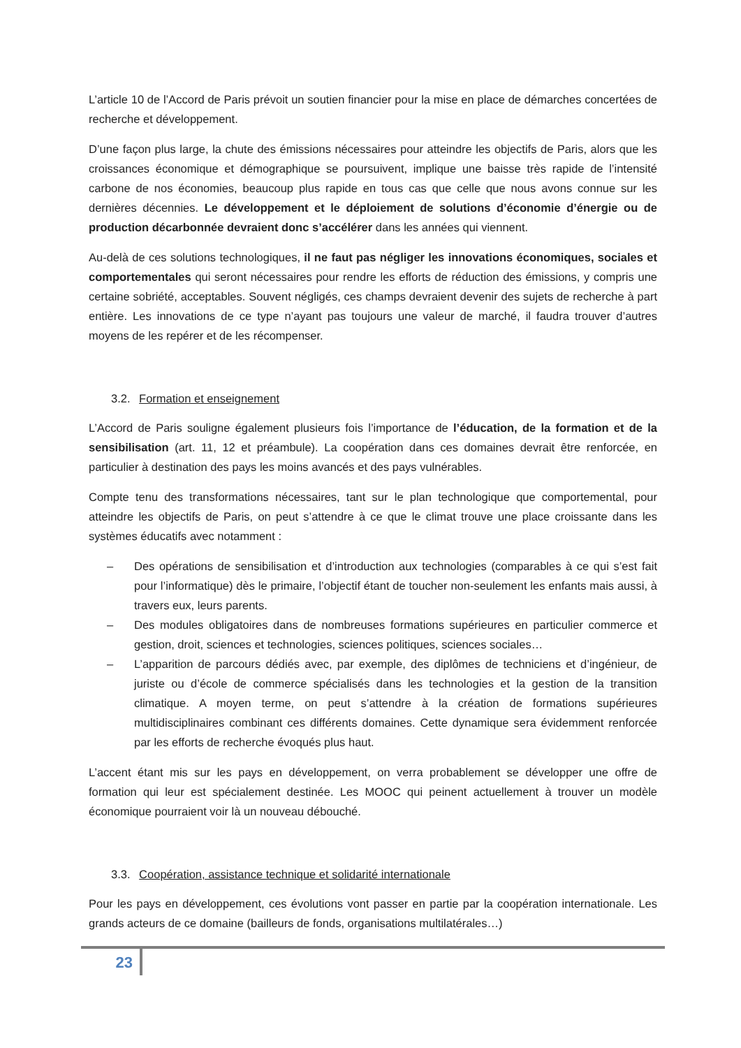L’article 10 de l’Accord de Paris prévoit un soutien financier pour la mise en place de démarches concertées de recherche et développement.
D’une façon plus large, la chute des émissions nécessaires pour atteindre les objectifs de Paris, alors que les croissances économique et démographique se poursuivent, implique une baisse très rapide de l’intensité carbone de nos économies, beaucoup plus rapide en tous cas que celle que nous avons connue sur les dernières décennies. Le développement et le déploiement de solutions d’économie d’énergie ou de production décarbonnée devraient donc s’accélérer dans les années qui viennent.
Au-delà de ces solutions technologiques, il ne faut pas négliger les innovations économiques, sociales et comportementales qui seront nécessaires pour rendre les efforts de réduction des émissions, y compris une certaine sobriété, acceptables. Souvent négligés, ces champs devraient devenir des sujets de recherche à part entière. Les innovations de ce type n’ayant pas toujours une valeur de marché, il faudra trouver d’autres moyens de les repérer et de les récompenser.
3.2. Formation et enseignement
L’Accord de Paris souligne également plusieurs fois l’importance de l’éducation, de la formation et de la sensibilisation (art. 11, 12 et préambule). La coopération dans ces domaines devrait être renforcée, en particulier à destination des pays les moins avancés et des pays vulnérables.
Compte tenu des transformations nécessaires, tant sur le plan technologique que comportemental, pour atteindre les objectifs de Paris, on peut s’attendre à ce que le climat trouve une place croissante dans les systèmes éducatifs avec notamment :
– Des opérations de sensibilisation et d’introduction aux technologies (comparables à ce qui s’est fait pour l’informatique) dès le primaire, l’objectif étant de toucher non-seulement les enfants mais aussi, à travers eux, leurs parents.
– Des modules obligatoires dans de nombreuses formations supérieures en particulier commerce et gestion, droit, sciences et technologies, sciences politiques, sciences sociales…
– L’apparition de parcours dédiés avec, par exemple, des diplômes de techniciens et d’ingénieur, de juriste ou d’école de commerce spécialisés dans les technologies et la gestion de la transition climatique. A moyen terme, on peut s’attendre à la création de formations supérieures multidisciplinaires combinant ces différents domaines. Cette dynamique sera évidemment renforcée par les efforts de recherche évoqués plus haut.
L’accent étant mis sur les pays en développement, on verra probablement se développer une offre de formation qui leur est spécialement destinée. Les MOOC qui peinent actuellement à trouver un modèle économique pourraient voir là un nouveau débouché.
3.3. Coopération, assistance technique et solidarité internationale
Pour les pays en développement, ces évolutions vont passer en partie par la coopération internationale. Les grands acteurs de ce domaine (bailleurs de fonds, organisations multilatérales…)
23